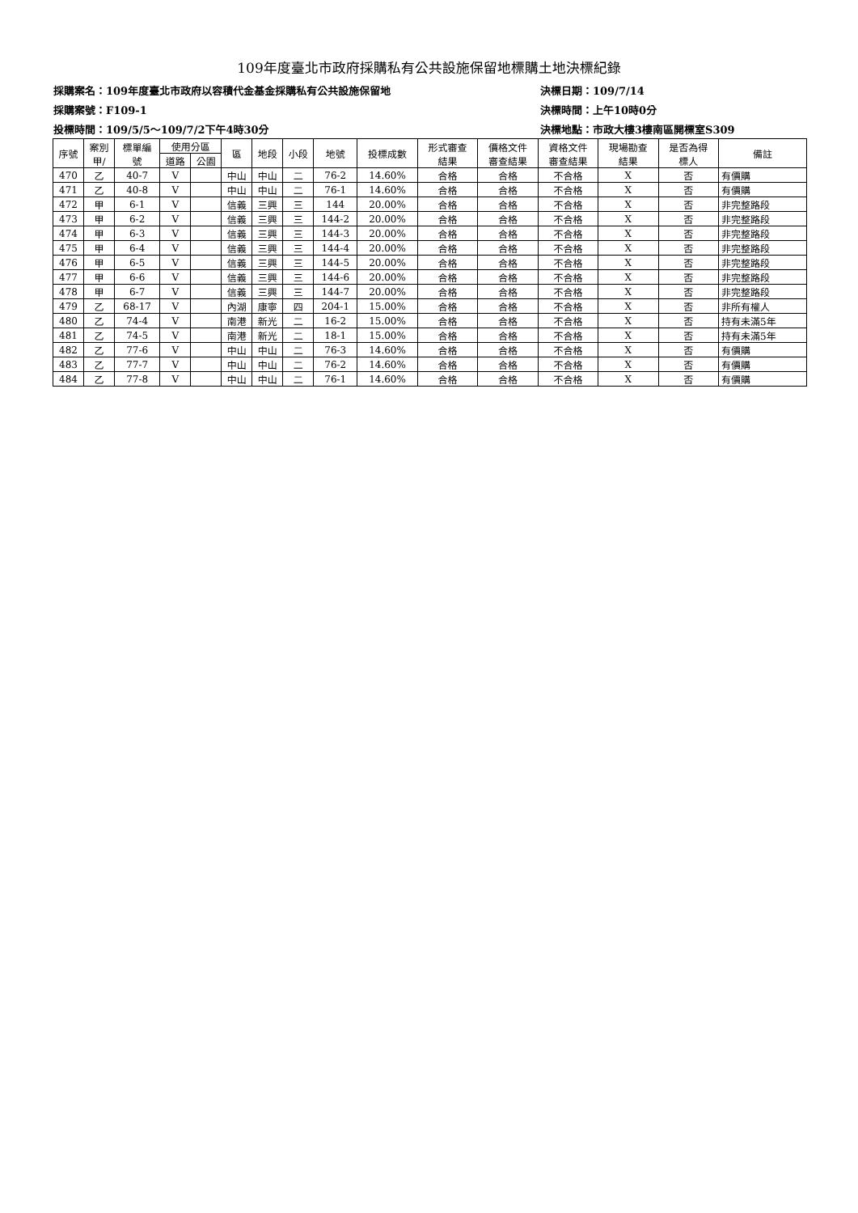109年度臺北市政府採購私有公共設施保留地標購土地決標紀錄
採購案名：109年度臺北市政府以容積代金基金採購私有公共設施保留地 決標日期：109/7/14
採購案號：F109-1 決標時間：上午10時0分
投標時間：109/5/5～109/7/2下午4時30分 決標地點：市政大樓3樓南區開標室S309
| 序號 | 案別 甲/ | 標單編 號 | 使用分區 | | 區 | 地段 | 小段 | 地號 | 投標成數 | 形式審查 結果 | 價格文件 審查結果 | 資格文件 審查結果 | 現場勘查 結果 | 是否為得 標人 | 備註 |
| --- | --- | --- | --- | --- | --- | --- | --- | --- | --- | --- | --- | --- | --- | --- | --- |
| | | | 道路 | 公園 | | | | | | | | | | | |
| 470 | 乙 | 40-7 | V | | 中山 | 中山 | 二 | 76-2 | 14.60% | 合格 | 合格 | 不合格 | X | 否 | 有價購 |
| 471 | 乙 | 40-8 | V | | 中山 | 中山 | 二 | 76-1 | 14.60% | 合格 | 合格 | 不合格 | X | 否 | 有價購 |
| 472 | 甲 | 6-1 | V | | 信義 | 三興 | 三 | 144 | 20.00% | 合格 | 合格 | 不合格 | X | 否 | 非完整路段 |
| 473 | 甲 | 6-2 | V | | 信義 | 三興 | 三 | 144-2 | 20.00% | 合格 | 合格 | 不合格 | X | 否 | 非完整路段 |
| 474 | 甲 | 6-3 | V | | 信義 | 三興 | 三 | 144-3 | 20.00% | 合格 | 合格 | 不合格 | X | 否 | 非完整路段 |
| 475 | 甲 | 6-4 | V | | 信義 | 三興 | 三 | 144-4 | 20.00% | 合格 | 合格 | 不合格 | X | 否 | 非完整路段 |
| 476 | 甲 | 6-5 | V | | 信義 | 三興 | 三 | 144-5 | 20.00% | 合格 | 合格 | 不合格 | X | 否 | 非完整路段 |
| 477 | 甲 | 6-6 | V | | 信義 | 三興 | 三 | 144-6 | 20.00% | 合格 | 合格 | 不合格 | X | 否 | 非完整路段 |
| 478 | 甲 | 6-7 | V | | 信義 | 三興 | 三 | 144-7 | 20.00% | 合格 | 合格 | 不合格 | X | 否 | 非完整路段 |
| 479 | 乙 | 68-17 | V | | 內湖 | 康寧 | 四 | 204-1 | 15.00% | 合格 | 合格 | 不合格 | X | 否 | 非所有權人 |
| 480 | 乙 | 74-4 | V | | 南港 | 新光 | 二 | 16-2 | 15.00% | 合格 | 合格 | 不合格 | X | 否 | 持有未滿5年 |
| 481 | 乙 | 74-5 | V | | 南港 | 新光 | 二 | 18-1 | 15.00% | 合格 | 合格 | 不合格 | X | 否 | 持有未滿5年 |
| 482 | 乙 | 77-6 | V | | 中山 | 中山 | 二 | 76-3 | 14.60% | 合格 | 合格 | 不合格 | X | 否 | 有價購 |
| 483 | 乙 | 77-7 | V | | 中山 | 中山 | 二 | 76-2 | 14.60% | 合格 | 合格 | 不合格 | X | 否 | 有價購 |
| 484 | 乙 | 77-8 | V | | 中山 | 中山 | 二 | 76-1 | 14.60% | 合格 | 合格 | 不合格 | X | 否 | 有價購 |